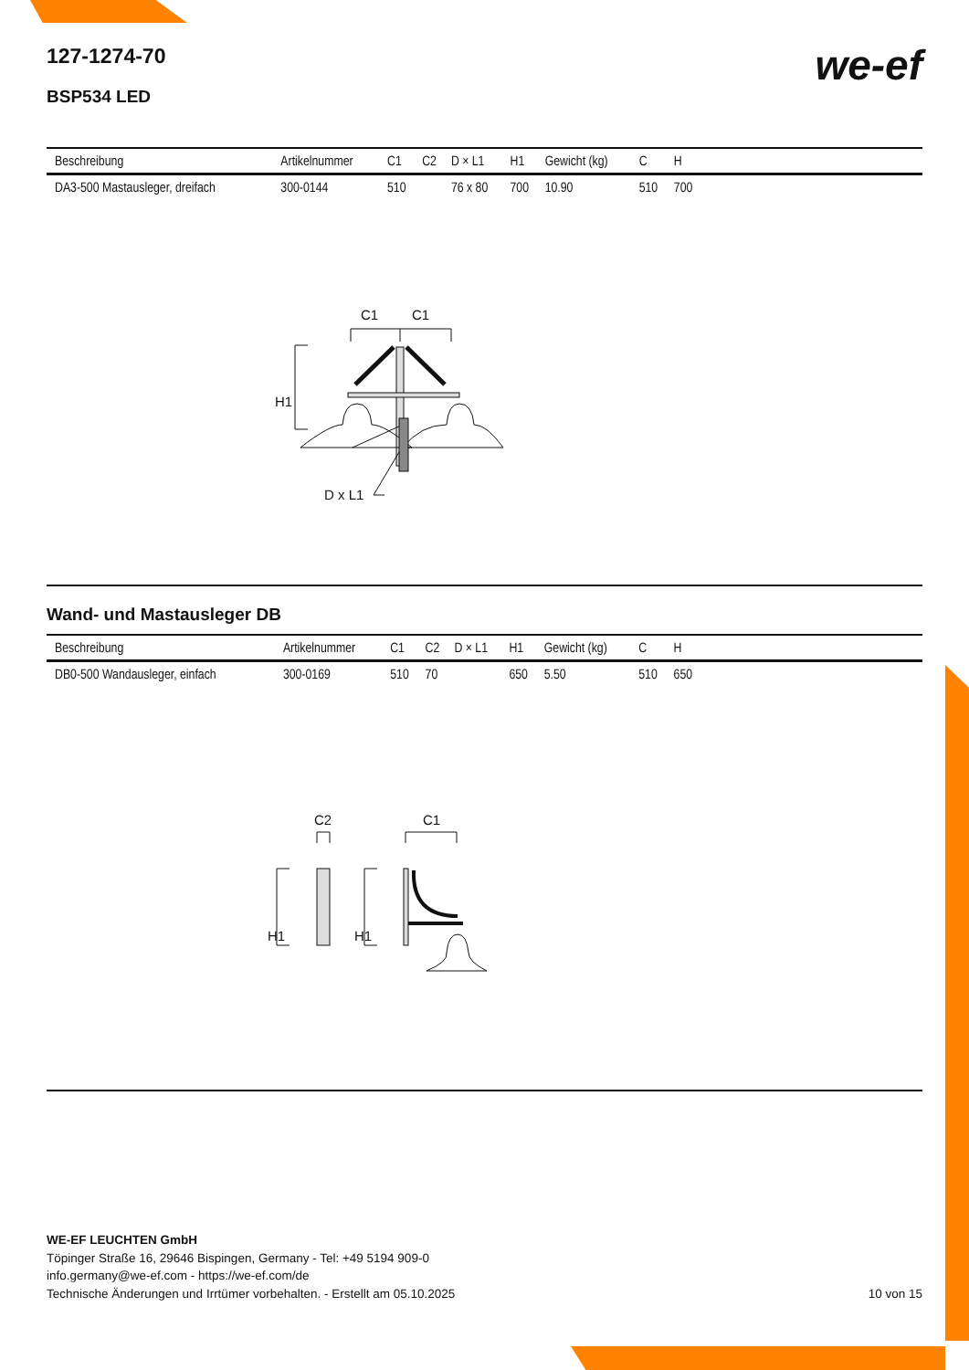we-ef
127-1274-70
BSP534 LED
| Beschreibung | Artikelnummer | C1 | C2 | D × L1 | H1 | Gewicht (kg) | C | H | |
| --- | --- | --- | --- | --- | --- | --- | --- | --- | --- |
| DA3-500 Mastausleger, dreifach | 300-0144 | 510 | | 76 x 80 | 700 | 10.90 | 510 | 700 | |
C1
C1
H1
D x L1
Wand- und Mastausleger DB
| Beschreibung | Artikelnummer | C1 | C2 | D × L1 | H1 | Gewicht (kg) | C | H | |
| --- | --- | --- | --- | --- | --- | --- | --- | --- | --- |
| DB0-500 Wandausleger, einfach | 300-0169 | 510 | 70 | | 650 | 5.50 | 510 | 650 | |
C2
C1
H1
H1
WE-EF LEUCHTEN GmbH
Töpinger Straße 16, 29646 Bispingen, Germany - Tel: +49 5194 909-0
info.germany@we-ef.com - https://we-ef.com/de
Technische Änderungen und Irrtümer vorbehalten. - Erstellt am 05.10.2025 10 von 15